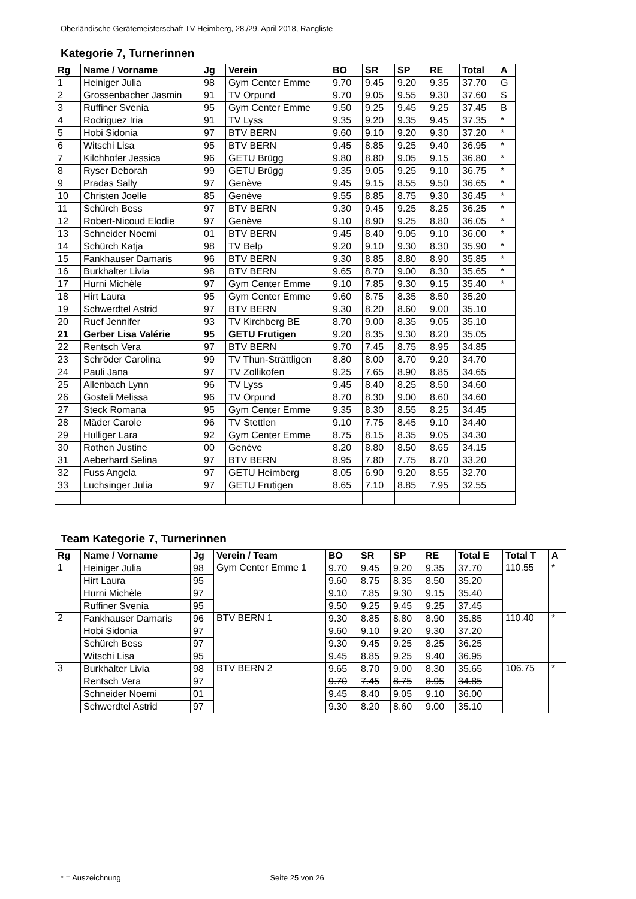Oberländische Gerätemeisterschaft TV Heimberg, 28./29. April 2018, Rangliste
Kategorie 7, Turnerinnen
| Rg | Name / Vorname | Jg | Verein | BO | SR | SP | RE | Total | A |
| --- | --- | --- | --- | --- | --- | --- | --- | --- | --- |
| 1 | Heiniger Julia | 98 | Gym Center Emme | 9.70 | 9.45 | 9.20 | 9.35 | 37.70 | G |
| 2 | Grossenbacher Jasmin | 91 | TV Orpund | 9.70 | 9.05 | 9.55 | 9.30 | 37.60 | S |
| 3 | Ruffiner Svenia | 95 | Gym Center Emme | 9.50 | 9.25 | 9.45 | 9.25 | 37.45 | B |
| 4 | Rodriguez Iria | 91 | TV Lyss | 9.35 | 9.20 | 9.35 | 9.45 | 37.35 | * |
| 5 | Hobi Sidonia | 97 | BTV BERN | 9.60 | 9.10 | 9.20 | 9.30 | 37.20 | * |
| 6 | Witschi Lisa | 95 | BTV BERN | 9.45 | 8.85 | 9.25 | 9.40 | 36.95 | * |
| 7 | Kilchhofer Jessica | 96 | GETU Brügg | 9.80 | 8.80 | 9.05 | 9.15 | 36.80 | * |
| 8 | Ryser Deborah | 99 | GETU Brügg | 9.35 | 9.05 | 9.25 | 9.10 | 36.75 | * |
| 9 | Pradas Sally | 97 | Genève | 9.45 | 9.15 | 8.55 | 9.50 | 36.65 | * |
| 10 | Christen Joelle | 85 | Genève | 9.55 | 8.85 | 8.75 | 9.30 | 36.45 | * |
| 11 | Schürch Bess | 97 | BTV BERN | 9.30 | 9.45 | 9.25 | 8.25 | 36.25 | * |
| 12 | Robert-Nicoud Elodie | 97 | Genève | 9.10 | 8.90 | 9.25 | 8.80 | 36.05 | * |
| 13 | Schneider Noemi | 01 | BTV BERN | 9.45 | 8.40 | 9.05 | 9.10 | 36.00 | * |
| 14 | Schürch Katja | 98 | TV Belp | 9.20 | 9.10 | 9.30 | 8.30 | 35.90 | * |
| 15 | Fankhauser Damaris | 96 | BTV BERN | 9.30 | 8.85 | 8.80 | 8.90 | 35.85 | * |
| 16 | Burkhalter Livia | 98 | BTV BERN | 9.65 | 8.70 | 9.00 | 8.30 | 35.65 | * |
| 17 | Hurni Michèle | 97 | Gym Center Emme | 9.10 | 7.85 | 9.30 | 9.15 | 35.40 | * |
| 18 | Hirt Laura | 95 | Gym Center Emme | 9.60 | 8.75 | 8.35 | 8.50 | 35.20 | |
| 19 | Schwerdtel Astrid | 97 | BTV BERN | 9.30 | 8.20 | 8.60 | 9.00 | 35.10 | |
| 20 | Ruef Jennifer | 93 | TV Kirchberg BE | 8.70 | 9.00 | 8.35 | 9.05 | 35.10 | |
| 21 | Gerber Lisa Valérie | 95 | GETU Frutigen | 9.20 | 8.35 | 9.30 | 8.20 | 35.05 | |
| 22 | Rentsch Vera | 97 | BTV BERN | 9.70 | 7.45 | 8.75 | 8.95 | 34.85 | |
| 23 | Schröder Carolina | 99 | TV Thun-Strättligen | 8.80 | 8.00 | 8.70 | 9.20 | 34.70 | |
| 24 | Pauli Jana | 97 | TV Zollikofen | 9.25 | 7.65 | 8.90 | 8.85 | 34.65 | |
| 25 | Allenbach Lynn | 96 | TV Lyss | 9.45 | 8.40 | 8.25 | 8.50 | 34.60 | |
| 26 | Gosteli Melissa | 96 | TV Orpund | 8.70 | 8.30 | 9.00 | 8.60 | 34.60 | |
| 27 | Steck Romana | 95 | Gym Center Emme | 9.35 | 8.30 | 8.55 | 8.25 | 34.45 | |
| 28 | Mäder Carole | 96 | TV Stettlen | 9.10 | 7.75 | 8.45 | 9.10 | 34.40 | |
| 29 | Hulliger Lara | 92 | Gym Center Emme | 8.75 | 8.15 | 8.35 | 9.05 | 34.30 | |
| 30 | Rothen Justine | 00 | Genève | 8.20 | 8.80 | 8.50 | 8.65 | 34.15 | |
| 31 | Aeberhard Selina | 97 | BTV BERN | 8.95 | 7.80 | 7.75 | 8.70 | 33.20 | |
| 32 | Fuss Angela | 97 | GETU Heimberg | 8.05 | 6.90 | 9.20 | 8.55 | 32.70 | |
| 33 | Luchsinger Julia | 97 | GETU Frutigen | 8.65 | 7.10 | 8.85 | 7.95 | 32.55 | |
Team Kategorie 7, Turnerinnen
| Rg | Name / Vorname | Jg | Verein / Team | BO | SR | SP | RE | Total E | Total T | A |
| --- | --- | --- | --- | --- | --- | --- | --- | --- | --- | --- |
| 1 | Heiniger Julia | 98 | Gym Center Emme 1 | 9.70 | 9.45 | 9.20 | 9.35 | 37.70 | 110.55 | * |
| | Hirt Laura | 95 | | 9.60 | 8.75 | 8.35 | 8.50 | 35.20 | | |
| | Hurni Michèle | 97 | | 9.10 | 7.85 | 9.30 | 9.15 | 35.40 | | |
| | Ruffiner Svenia | 95 | | 9.50 | 9.25 | 9.45 | 9.25 | 37.45 | | |
| 2 | Fankhauser Damaris | 96 | BTV BERN 1 | 9.30 | 8.85 | 8.80 | 8.90 | 35.85 | 110.40 | * |
| | Hobi Sidonia | 97 | | 9.60 | 9.10 | 9.20 | 9.30 | 37.20 | | |
| | Schürch Bess | 97 | | 9.30 | 9.45 | 9.25 | 8.25 | 36.25 | | |
| | Witschi Lisa | 95 | | 9.45 | 8.85 | 9.25 | 9.40 | 36.95 | | |
| 3 | Burkhalter Livia | 98 | BTV BERN 2 | 9.65 | 8.70 | 9.00 | 8.30 | 35.65 | 106.75 | * |
| | Rentsch Vera | 97 | | 9.70 | 7.45 | 8.75 | 8.95 | 34.85 | | |
| | Schneider Noemi | 01 | | 9.45 | 8.40 | 9.05 | 9.10 | 36.00 | | |
| | Schwerdtel Astrid | 97 | | 9.30 | 8.20 | 8.60 | 9.00 | 35.10 | | |
* = Auszeichnung Seite 25 von 26